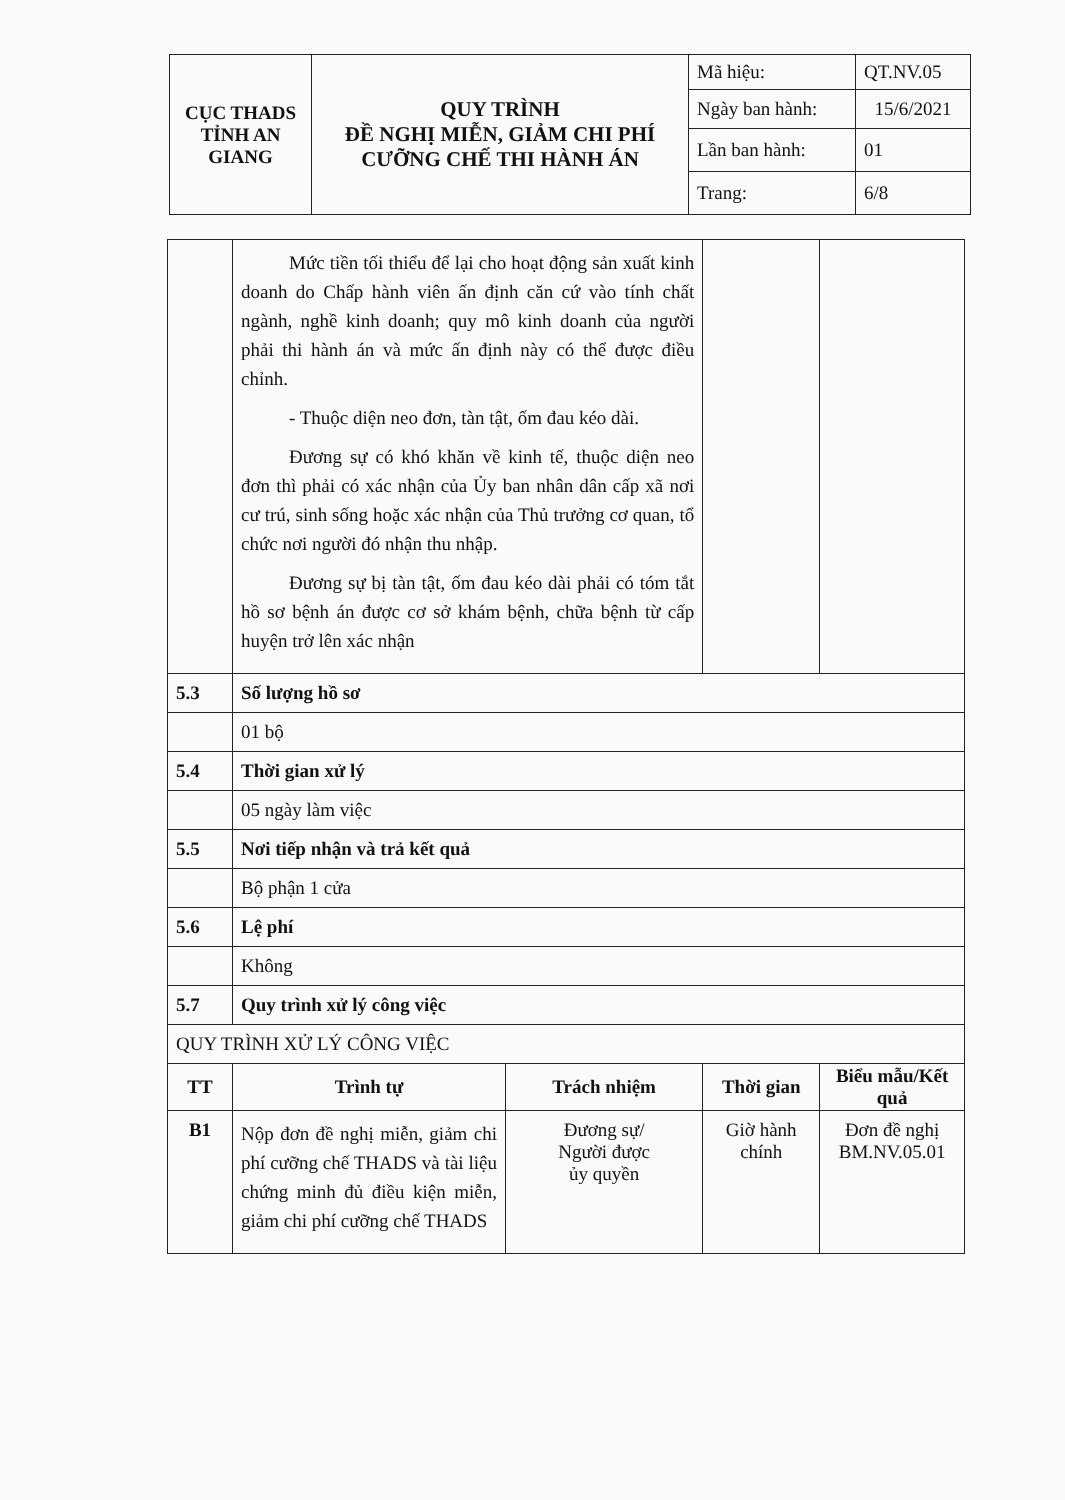| CỤC THADS TỈNH AN GIANG | QUY TRÌNH ĐỀ NGHỊ MIỄN, GIẢM CHI PHÍ CƯỠNG CHẾ THI HÀNH ÁN | Mã hiệu: | QT.NV.05 |
| | | Ngày ban hành: | 15/6/2021 |
| | | Lần ban hành: | 01 |
| | | Trang: | 6/8 |
| | Mức tiền tối thiểu để lại cho hoạt động sản xuất kinh doanh do Chấp hành viên ấn định căn cứ vào tính chất ngành, nghề kinh doanh; quy mô kinh doanh của người phải thi hành án và mức ấn định này có thể được điều chỉnh. - Thuộc diện neo đơn, tàn tật, ốm đau kéo dài. Đương sự có khó khăn về kinh tế, thuộc diện neo đơn thì phải có xác nhận của Ủy ban nhân dân cấp xã nơi cư trú, sinh sống hoặc xác nhận của Thủ trưởng cơ quan, tổ chức nơi người đó nhận thu nhập. Đương sự bị tàn tật, ốm đau kéo dài phải có tóm tắt hồ sơ bệnh án được cơ sở khám bệnh, chữa bệnh từ cấp huyện trở lên xác nhận | | | | |
| 5.3 | Số lượng hồ sơ | | | | |
| | 01 bộ | | | | |
| 5.4 | Thời gian xử lý | | | | |
| | 05 ngày làm việc | | | | |
| 5.5 | Nơi tiếp nhận và trả kết quả | | | | |
| | Bộ phận 1 cửa | | | | |
| 5.6 | Lệ phí | | | | |
| | Không | | | | |
| 5.7 | Quy trình xử lý công việc | | | | |
| QUY TRÌNH XỬ LÝ CÔNG VIỆC | | | | | |
| TT | Trình tự | Trách nhiệm | Thời gian | | Biểu mẫu/Kết quả |
| B1 | Nộp đơn đề nghị miễn, giảm chi phí cưỡng chế THADS và tài liệu chứng minh đủ điều kiện miễn, giảm chi phí cưỡng chế THADS | Đương sự/ Người được ủy quyền | Giờ hành chính | | Đơn đề nghị BM.NV.05.01 |